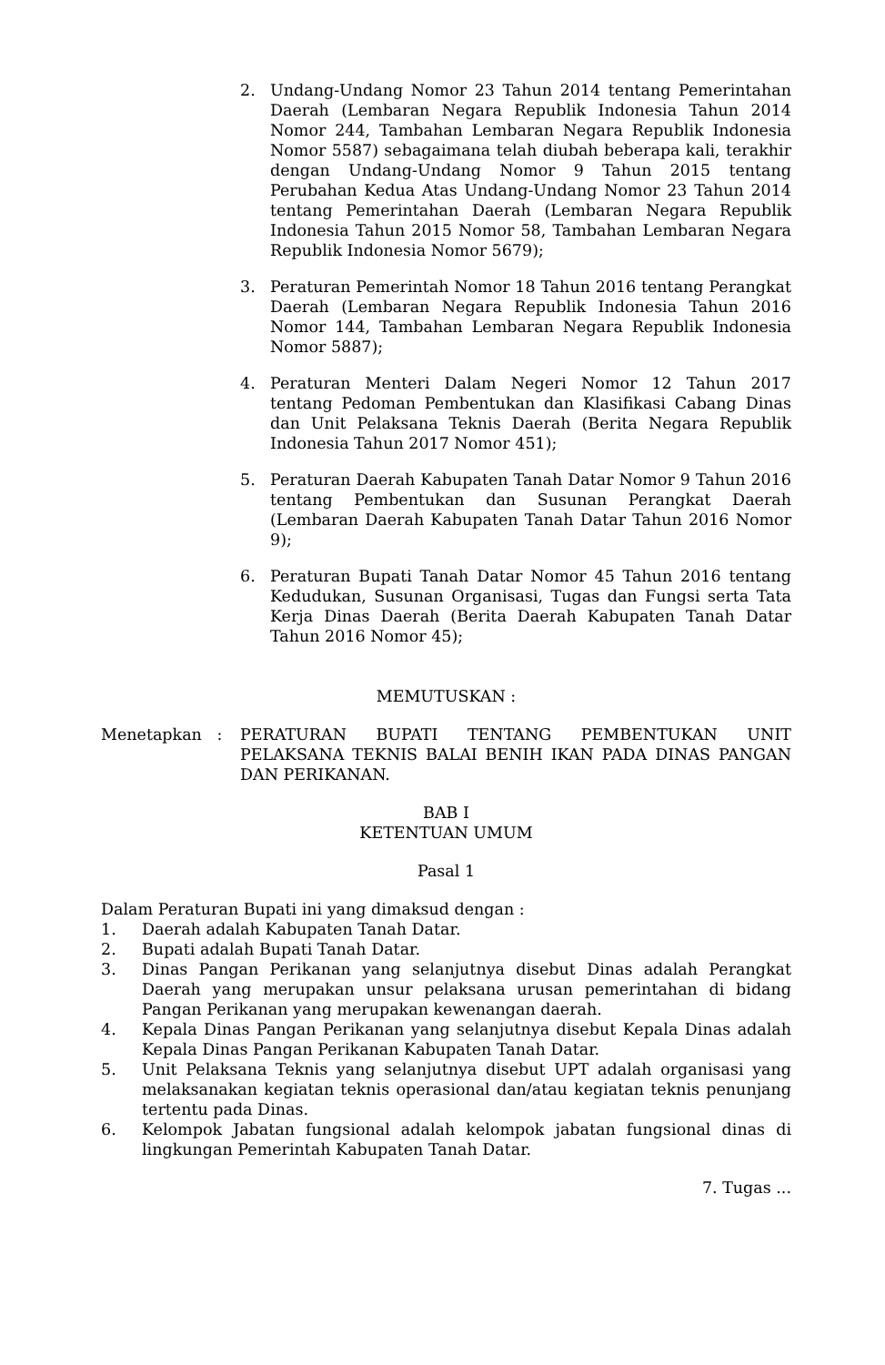2. Undang-Undang Nomor 23 Tahun 2014 tentang Pemerintahan Daerah (Lembaran Negara Republik Indonesia Tahun 2014 Nomor 244, Tambahan Lembaran Negara Republik Indonesia Nomor 5587) sebagaimana telah diubah beberapa kali, terakhir dengan Undang-Undang Nomor 9 Tahun 2015 tentang Perubahan Kedua Atas Undang-Undang Nomor 23 Tahun 2014 tentang Pemerintahan Daerah (Lembaran Negara Republik Indonesia Tahun 2015 Nomor 58, Tambahan Lembaran Negara Republik Indonesia Nomor 5679);
3. Peraturan Pemerintah Nomor 18 Tahun 2016 tentang Perangkat Daerah (Lembaran Negara Republik Indonesia Tahun 2016 Nomor 144, Tambahan Lembaran Negara Republik Indonesia Nomor 5887);
4. Peraturan Menteri Dalam Negeri Nomor 12 Tahun 2017 tentang Pedoman Pembentukan dan Klasifikasi Cabang Dinas dan Unit Pelaksana Teknis Daerah (Berita Negara Republik Indonesia Tahun 2017 Nomor 451);
5. Peraturan Daerah Kabupaten Tanah Datar Nomor 9 Tahun 2016 tentang Pembentukan dan Susunan Perangkat Daerah (Lembaran Daerah Kabupaten Tanah Datar Tahun 2016 Nomor 9);
6. Peraturan Bupati Tanah Datar Nomor 45 Tahun 2016 tentang Kedudukan, Susunan Organisasi, Tugas dan Fungsi serta Tata Kerja Dinas Daerah (Berita Daerah Kabupaten Tanah Datar Tahun 2016 Nomor 45);
MEMUTUSKAN :
Menetapkan : PERATURAN BUPATI TENTANG PEMBENTUKAN UNIT PELAKSANA TEKNIS BALAI BENIH IKAN PADA DINAS PANGAN DAN PERIKANAN.
BAB I
KETENTUAN UMUM
Pasal 1
Dalam Peraturan Bupati ini yang dimaksud dengan :
1. Daerah adalah Kabupaten Tanah Datar.
2. Bupati adalah Bupati Tanah Datar.
3. Dinas Pangan Perikanan yang selanjutnya disebut Dinas adalah Perangkat Daerah yang merupakan unsur pelaksana urusan pemerintahan di bidang Pangan Perikanan yang merupakan kewenangan daerah.
4. Kepala Dinas Pangan Perikanan yang selanjutnya disebut Kepala Dinas adalah Kepala Dinas Pangan Perikanan Kabupaten Tanah Datar.
5. Unit Pelaksana Teknis yang selanjutnya disebut UPT adalah organisasi yang melaksanakan kegiatan teknis operasional dan/atau kegiatan teknis penunjang tertentu pada Dinas.
6. Kelompok Jabatan fungsional adalah kelompok jabatan fungsional dinas di lingkungan Pemerintah Kabupaten Tanah Datar.
7. Tugas ...